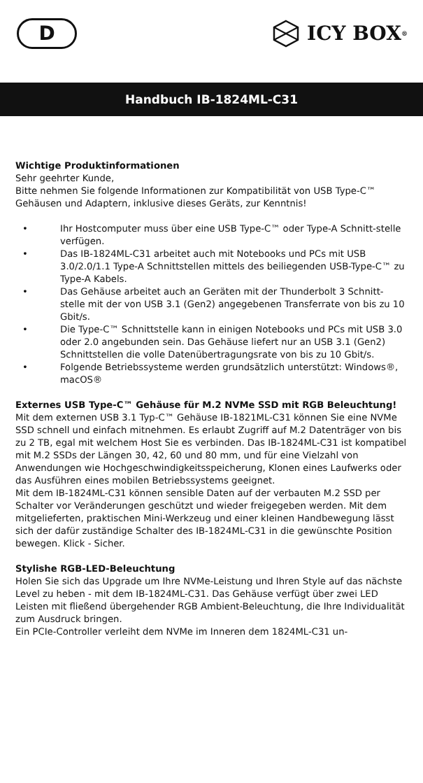D
ICY BOX<sup>®</sup>
Handbuch IB-1824ML-C31
Wichtige Produktinformationen
Sehr geehrter Kunde,
Bitte nehmen Sie folgende Informationen zur Kompatibilität von USB Type-C™ Gehäusen und Adaptern, inklusive dieses Geräts, zur Kenntnis!
• Ihr Hostcomputer muss über eine USB Type-C™ oder Type-A Schnitt-stelle verfügen.
• Das IB-1824ML-C31 arbeitet auch mit Notebooks und PCs mit USB 3.0/2.0/1.1 Type-A Schnittstellen mittels des beiliegenden USB-Type-C™ zu Type-A Kabels.
• Das Gehäuse arbeitet auch an Geräten mit der Thunderbolt 3 Schnitt-stelle mit der von USB 3.1 (Gen2) angegebenen Transferrate von bis zu 10 Gbit/s.
• Die Type-C™ Schnittstelle kann in einigen Notebooks und PCs mit USB 3.0 oder 2.0 angebunden sein. Das Gehäuse liefert nur an USB 3.1 (Gen2) Schnittstellen die volle Datenübertragungsrate von bis zu 10 Gbit/s.
• Folgende Betriebssysteme werden grundsätzlich unterstützt: Windows®, macOS®
Externes USB Type-C™ Gehäuse für M.2 NVMe SSD mit RGB Beleuchtung!
Mit dem externen USB 3.1 Typ-C™ Gehäuse IB-1821ML-C31 können Sie eine NVMe SSD schnell und einfach mitnehmen. Es erlaubt Zugriff auf M.2 Datenträger von bis zu 2 TB, egal mit welchem Host Sie es verbinden. Das IB-1824ML-C31 ist kompatibel mit M.2 SSDs der Längen 30, 42, 60 und 80 mm, und für eine Vielzahl von Anwendungen wie Hochgeschwindigkeitsspeicherung, Klonen eines Laufwerks oder das Ausführen eines mobilen Betriebssystems geeignet.
Mit dem IB-1824ML-C31 können sensible Daten auf der verbauten M.2 SSD per Schalter vor Veränderungen geschützt und wieder freigegeben werden. Mit dem mitgelieferten, praktischen Mini-Werkzeug und einer kleinen Handbewegung lässt sich der dafür zuständige Schalter des IB-1824ML-C31 in die gewünschte Position bewegen. Klick - Sicher.
Stylishe RGB-LED-Beleuchtung
Holen Sie sich das Upgrade um Ihre NVMe-Leistung und Ihren Style auf das nächste Level zu heben - mit dem IB-1824ML-C31. Das Gehäuse verfügt über zwei LED Leisten mit fließend übergehender RGB Ambient-Beleuchtung, die Ihre Individualität zum Ausdruck bringen.
Ein PCIe-Controller verleiht dem NVMe im Inneren dem 1824ML-C31 un-